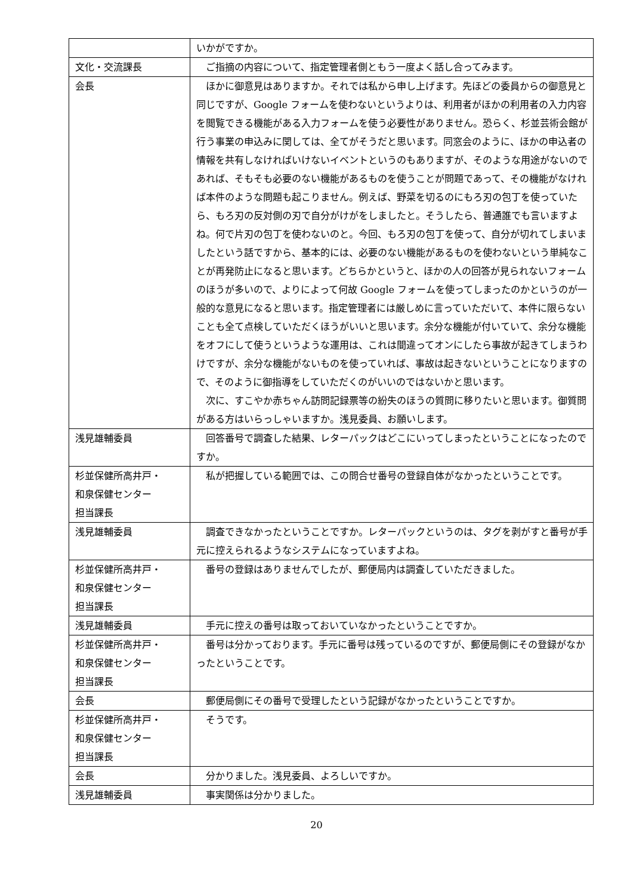| | いかがですか。 |
| 文化・交流課長 | ご指摘の内容について、指定管理者側ともう一度よく話し合ってみます。 |
| 会長 | ほかに御意見はありますか。それでは私から申し上げます。先ほどの委員からの御意見と同じですが、Google フォームを使わないというよりは、利用者がほかの利用者の入力内容を閲覧できる機能がある入力フォームを使う必要性がありません。恐らく、杉並芸術会館が行う事業の申込みに関しては、全てがそうだと思います。同窓会のように、ほかの申込者の情報を共有しなければいけないイベントというのもありますが、そのような用途がないのであれば、そもそも必要のない機能があるものを使うことが問題であって、その機能がなければ本件のような問題も起こりません。例えば、野菜を切るのにもろ刃の包丁を使っていたら、もろ刃の反対側の刃で自分がけがをしましたと。そうしたら、普通誰でも言いますよね。何で片刃の包丁を使わないのと。今回、もろ刃の包丁を使って、自分が切れてしまいましたという話ですから、基本的には、必要のない機能があるものを使わないという単純なことが再発防止になると思います。どちらかというと、ほかの人の回答が見られないフォームのほうが多いので、よりによって何故 Google フォームを使ってしまったのかというのが一般的な意見になると思います。指定管理者には厳しめに言っていただいて、本件に限らないことも全て点検していただくほうがいいと思います。余分な機能が付いていて、余分な機能をオフにして使うというような運用は、これは間違ってオンにしたら事故が起きてしまうわけですが、余分な機能がないものを使っていれば、事故は起きないということになりますので、そのように御指導をしていただくのがいいのではないかと思います。 次に、すこやか赤ちゃん訪問記録票等の紛失のほうの質問に移りたいと思います。御質問がある方はいらっしゃいますか。浅見委員、お願いします。 |
| 浅見雄輔委員 | 回答番号で調査した結果、レターパックはどこにいってしまったということになったのですか。 |
| 杉並保健所高井戸・ 和泉保健センター 担当課長 | 私が把握している範囲では、この問合せ番号の登録自体がなかったということです。 |
| 浅見雄輔委員 | 調査できなかったということですか。レターパックというのは、タグを剥がすと番号が手元に控えられるようなシステムになっていますよね。 |
| 杉並保健所高井戸・ 和泉保健センター 担当課長 | 番号の登録はありませんでしたが、郵便局内は調査していただきました。 |
| 浅見雄輔委員 | 手元に控えの番号は取っておいていなかったということですか。 |
| 杉並保健所高井戸・ 和泉保健センター 担当課長 | 番号は分かっております。手元に番号は残っているのですが、郵便局側にその登録がなかったということです。 |
| 会長 | 郵便局側にその番号で受理したという記録がなかったということですか。 |
| 杉並保健所高井戸・ 和泉保健センター 担当課長 | そうです。 |
| 会長 | 分かりました。浅見委員、よろしいですか。 |
| 浅見雄輔委員 | 事実関係は分かりました。 |
20